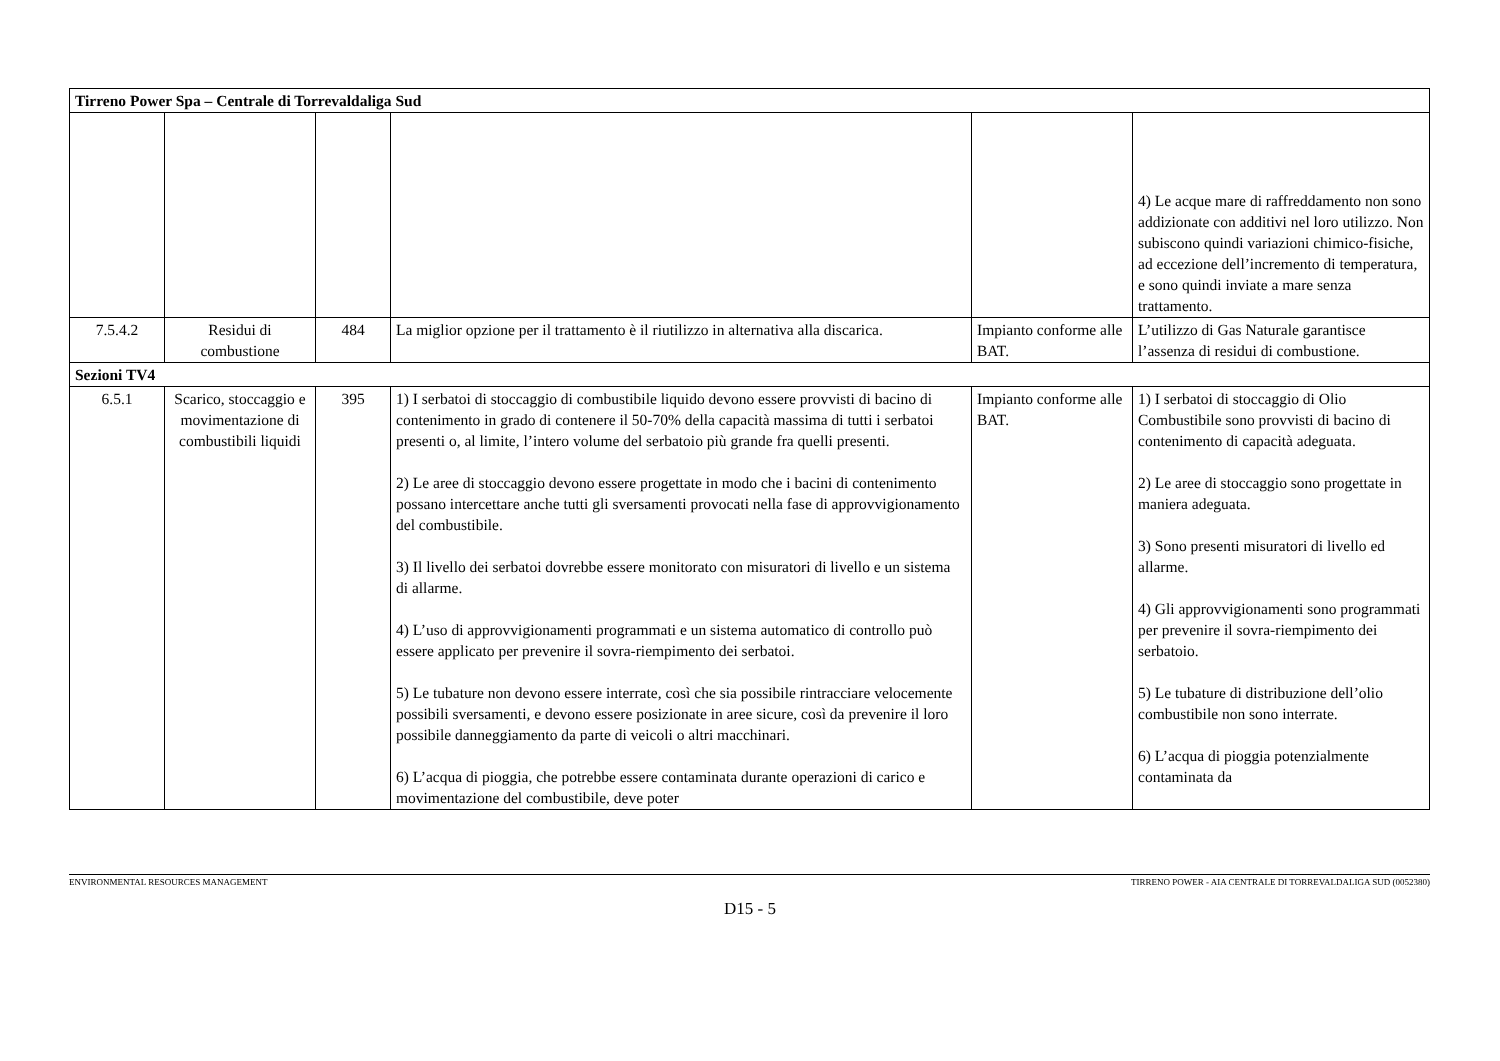| Tirreno Power Spa – Centrale di Torrevaldaliga Sud | | | | | |
| | | | | | 4) Le acque mare di raffreddamento non sono addizionate con additivi nel loro utilizzo. Non subiscono quindi variazioni chimico-fisiche, ad eccezione dell’incremento di temperatura, e sono quindi inviate a mare senza trattamento. |
| 7.5.4.2 | Residui di combustione | 484 | La miglior opzione per il trattamento è il riutilizzo in alternativa alla discarica. | Impianto conforme alle BAT. | L’utilizzo di Gas Naturale garantisce l’assenza di residui di combustione. |
| Sezioni TV4 | | | | | |
| 6.5.1 | Scarico, stoccaggio e movimentazione di combustibili liquidi | 395 | 1) I serbatoi di stoccaggio di combustibile liquido devono essere provvisti di bacino di contenimento in grado di contenere il 50-70% della capacità massima di tutti i serbatoi presenti o, al limite, l’intero volume del serbatoio più grande fra quelli presenti. 2) Le aree di stoccaggio devono essere progettate in modo che i bacini di contenimento possano intercettare anche tutti gli sversamenti provocati nella fase di approvvigionamento del combustibile. 3) Il livello dei serbatoi dovrebbe essere monitorato con misuratori di livello e un sistema di allarme. 4) L’uso di approvvigionamenti programmati e un sistema automatico di controllo può essere applicato per prevenire il sovra-riempimento dei serbatoi. 5) Le tubature non devono essere interrate, così che sia possibile rintracciare velocemente possibili sversamenti, e devono essere posizionate in aree sicure, così da prevenire il loro possibile danneggiamento da parte di veicoli o altri macchinari. 6) L’acqua di pioggia, che potrebbe essere contaminata durante operazioni di carico e movimentazione del combustibile, deve poter | Impianto conforme alle BAT. | 1) I serbatoi di stoccaggio di Olio Combustibile sono provvisti di bacino di contenimento di capacità adeguata. 2) Le aree di stoccaggio sono progettate in maniera adeguata. 3) Sono presenti misuratori di livello ed allarme. 4) Gli approvvigionamenti sono programmati per prevenire il sovra-riempimento dei serbatoio. 5) Le tubature di distribuzione dell’olio combustibile non sono interrate. 6) L’acqua di pioggia potenzialmente contaminata da |
ENVIRONMENTAL RESOURCES MANAGEMENT TIRRENO POWER - AIA CENTRALE DI TORREVALDALIGA SUD (0052380)
D15 - 5